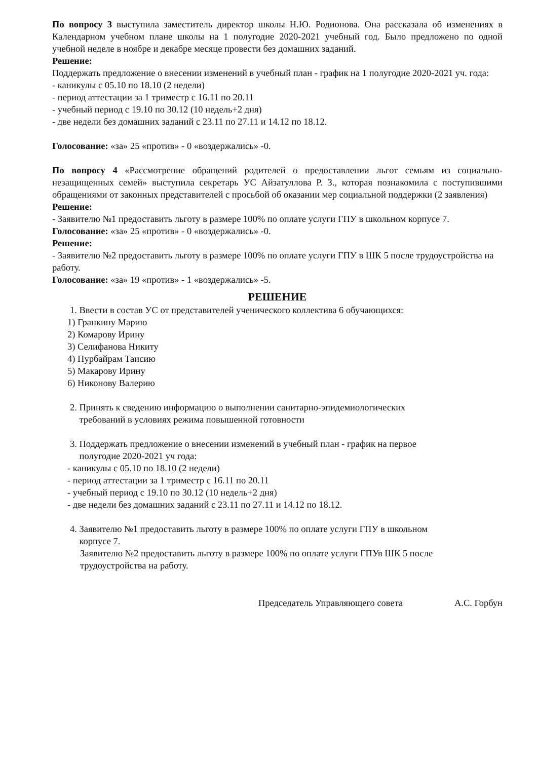По вопросу 3 выступила заместитель директор школы Н.Ю. Родионова. Она рассказала об изменениях в Календарном учебном плане школы на 1 полугодие 2020-2021 учебный год. Было предложено по одной учебной неделе в ноябре и декабре месяце провести без домашних заданий.
Решение:
Поддержать предложение о внесении изменений в учебный план - график на 1 полугодие 2020-2021 уч. года:
- каникулы с 05.10 по 18.10 (2 недели)
- период аттестации за 1 триместр с 16.11 по 20.11
- учебный период с 19.10 по 30.12 (10 недель+2 дня)
- две недели без домашних заданий с 23.11 по 27.11 и 14.12 по 18.12.
Голосование: «за» 25 «против» - 0 «воздержались» -0.
По вопросу 4 «Рассмотрение обращений родителей о предоставлении льгот семьям из социально-незащищенных семей» выступила секретарь УС Айзатуллова Р. З., которая познакомила с поступившими обращениями от законных представителей с просьбой об оказании мер социальной поддержки (2 заявления)
Решение:
- Заявителю №1 предоставить льготу в размере 100% по оплате услуги ГПУ в школьном корпусе 7.
Голосование: «за» 25 «против» - 0 «воздержались» -0.
Решение:
- Заявителю №2 предоставить льготу в размере 100% по оплате услуги ГПУ в ШК 5 после трудоустройства на работу.
Голосование: «за» 19 «против» - 1 «воздержались» -5.
РЕШЕНИЕ
1. Ввести в состав УС от представителей ученического коллектива 6 обучающихся:
1) Гранкину Марию
2) Комарову Ирину
3) Селифанова Никиту
4) Пурбайрам Таисию
5) Макарову Ирину
6) Никонову Валерию
2. Принять к сведению информацию о выполнении санитарно-эпидемиологических
требований в условиях режима повышенной готовности
3. Поддержать предложение о внесении изменений в учебный план - график на первое
полугодие 2020-2021 уч года:
- каникулы с 05.10 по 18.10 (2 недели)
- период аттестации за 1 триместр с 16.11 по 20.11
- учебный период с 19.10 по 30.12 (10 недель+2 дня)
- две недели без домашних заданий с 23.11 по 27.11 и 14.12 по 18.12.
4. Заявителю №1 предоставить льготу в размере 100% по оплате услуги ГПУ в школьном
корпусе 7.
Заявителю №2 предоставить льготу в размере 100% по оплате услуги ГПУв ШК 5 после
трудоустройства на работу.
Председатель Управляющего совета А.С. Горбун